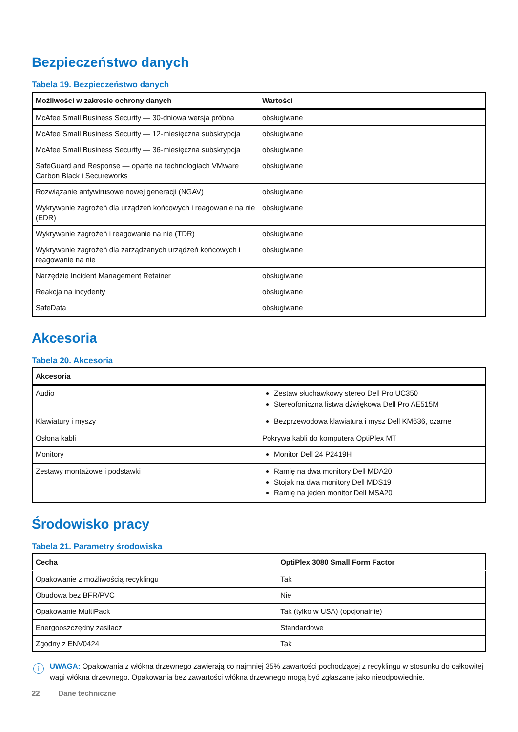Bezpieczeństwo danych
Tabela 19. Bezpieczeństwo danych
| Możliwości w zakresie ochrony danych | Wartości |
| --- | --- |
| McAfee Small Business Security — 30-dniowa wersja próbna | obsługiwane |
| McAfee Small Business Security — 12-miesięczna subskrypcja | obsługiwane |
| McAfee Small Business Security — 36-miesięczna subskrypcja | obsługiwane |
| SafeGuard and Response — oparte na technologiach VMware Carbon Black i Secureworks | obsługiwane |
| Rozwiązanie antywirusowe nowej generacji (NGAV) | obsługiwane |
| Wykrywanie zagrożeń dla urządzeń końcowych i reagowanie na nie (EDR) | obsługiwane |
| Wykrywanie zagrożeń i reagowanie na nie (TDR) | obsługiwane |
| Wykrywanie zagrożeń dla zarządzanych urządzeń końcowych i reagowanie na nie | obsługiwane |
| Narzędzie Incident Management Retainer | obsługiwane |
| Reakcja na incydenty | obsługiwane |
| SafeData | obsługiwane |
Akcesoria
Tabela 20. Akcesoria
| Akcesoria | |
| --- | --- |
| Audio | Zestaw słuchawkowy stereo Dell Pro UC350 Stereofoniczna listwa dźwiękowa Dell Pro AE515M |
| Klawiatury i myszy | Bezprzewodowa klawiatura i mysz Dell KM636, czarne |
| Osłona kabli | Pokrywa kabli do komputera OptiPlex MT |
| Monitory | Monitor Dell 24 P2419H |
| Zestawy montażowe i podstawki | Ramię na dwa monitory Dell MDA20 Stojak na dwa monitory Dell MDS19 Ramię na jeden monitor Dell MSA20 |
Środowisko pracy
Tabela 21. Parametry środowiska
| Cecha | OptiPlex 3080 Small Form Factor |
| --- | --- |
| Opakowanie z możliwością recyklingu | Tak |
| Obudowa bez BFR/PVC | Nie |
| Opakowanie MultiPack | Tak (tylko w USA) (opcjonalnie) |
| Energooszczędny zasilacz | Standardowe |
| Zgodny z ENV0424 | Tak |
i
UWAGA: Opakowania z włókna drzewnego zawierają co najmniej 35% zawartości pochodzącej z recyklingu w stosunku do całkowitej wagi włókna drzewnego. Opakowania bez zawartości włókna drzewnego mogą być zgłaszane jako nieodpowiednie.
22 Dane techniczne